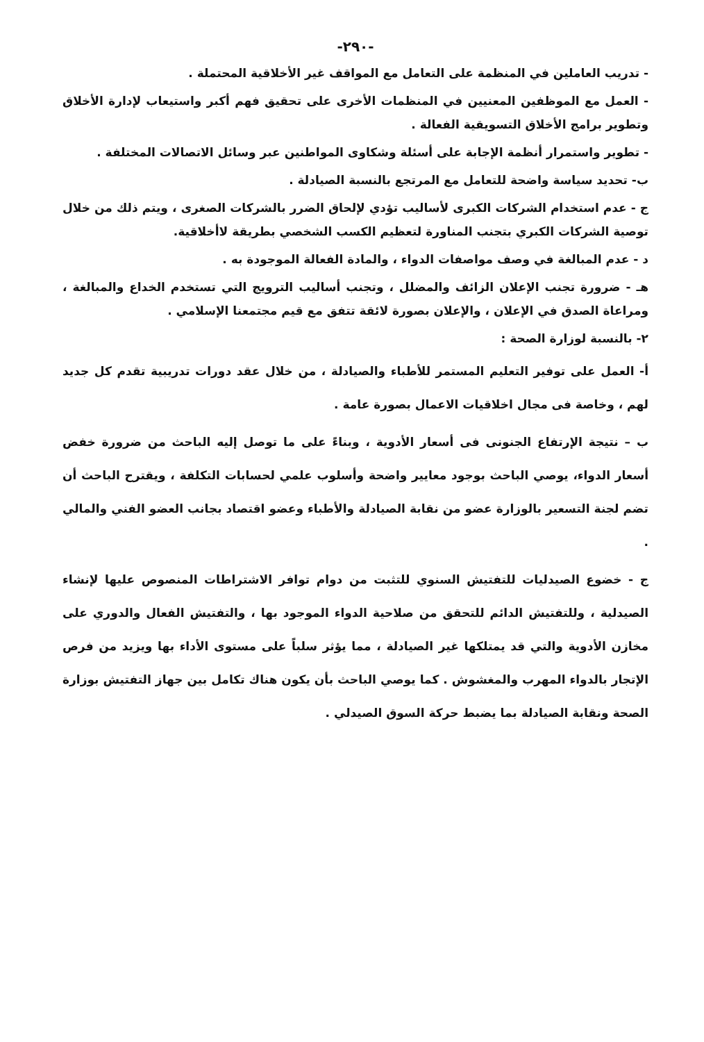-٢٩٠-
- تدريب العاملين في المنظمة على التعامل مع المواقف غير الأخلاقية المحتملة .
- العمل مع الموظفين المعنيين في المنظمات الأخرى على تحقيق فهم أكبر واستيعاب لإدارة الأخلاق وتطوير برامج الأخلاق التسويقية الفعالة .
- تطوير واستمرار أنظمة الإجابة على أسئلة وشكاوى المواطنين عبر وسائل الاتصالات المختلفة .
ب- تحديد سياسة واضحة للتعامل مع المرتجع بالنسبة الصيادلة .
ج - عدم استخدام الشركات الكبرى لأساليب تؤدي لإلحاق الضرر بالشركات الصغرى ، ويتم ذلك من خلال توصية الشركات الكبري بتجنب المناورة لتعظيم الكسب الشخصي بطريقة لاأخلاقية.
د - عدم المبالغة في وصف مواصفات الدواء ، والمادة الفعالة الموجودة به .
هـ - ضرورة تجنب الإعلان الزائف والمضلل ، وتجنب أساليب الترويج التي تستخدم الخداع والمبالغة ، ومراعاة الصدق في الإعلان ، والإعلان بصورة لائقة تتفق مع قيم مجتمعنا الإسلامي .
٢- بالنسبة لوزارة الصحة :
أ- العمل على توفير التعليم المستمر للأطباء والصيادلة ، من خلال عقد دورات تدريبية تقدم كل جديد لهم ، وخاصة فى مجال اخلاقيات الاعمال بصورة عامة .
ب – نتيجة الإرتفاع الجنونى فى أسعار الأدوية ، وبناءً على ما توصل إليه الباحث من ضرورة خفض أسعار الدواء، يوصي الباحث بوجود معايير واضحة وأسلوب علمي لحسابات التكلفة ، ويقترح الباحث أن تضم لجنة التسعير بالوزارة عضو من نقابة الصيادلة والأطباء وعضو اقتصاد بجانب العضو الفني والمالي .
ج - خضوع الصيدليات للتفتيش السنوي للتثبت من دوام توافر الاشتراطات المنصوص عليها لإنشاء الصيدلية ، وللتفتيش الدائم للتحقق من صلاحية الدواء الموجود بها ، والتفتيش الفعال والدوري على مخازن الأدوية والتي قد يمتلكها غير الصيادلة ، مما يؤثر سلباً على مستوى الأداء بها ويزيد من فرص الإتجار بالدواء المهرب والمغشوش . كما يوصي الباحث بأن يكون هناك تكامل بين جهاز التفتيش بوزارة الصحة ونقابة الصيادلة بما يضبط حركة السوق الصيدلي .